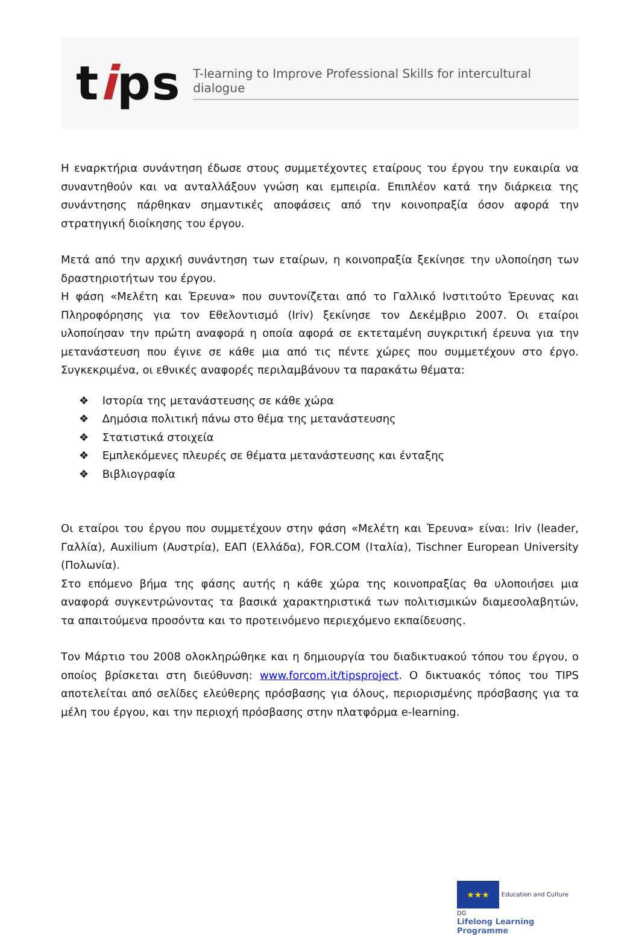tips
T-learning to Improve Professional Skills for intercultural dialogue
Η εναρκτήρια συνάντηση έδωσε στους συμμετέχοντες εταίρους του έργου την ευκαιρία να συναντηθούν και να ανταλλάξουν γνώση και εμπειρία. Επιπλέον κατά την διάρκεια της συνάντησης πάρθηκαν σημαντικές αποφάσεις από την κοινοπραξία όσον αφορά την στρατηγική διοίκησης του έργου.
Μετά από την αρχική συνάντηση των εταίρων, η κοινοπραξία ξεκίνησε την υλοποίηση των δραστηριοτήτων του έργου.
Η φάση «Μελέτη και Έρευνα» που συντονίζεται από το Γαλλικό Ινστιτούτο Έρευνας και Πληροφόρησης για τον Εθελοντισμό (Iriv) ξεκίνησε τον Δεκέμβριο 2007. Οι εταίροι υλοποίησαν την πρώτη αναφορά η οποία αφορά σε εκτεταμένη συγκριτική έρευνα για την μετανάστευση που έγινε σε κάθε μια από τις πέντε χώρες που συμμετέχουν στο έργο. Συγκεκριμένα, οι εθνικές αναφορές περιλαμβάνουν τα παρακάτω θέματα:
❖ Ιστορία της μετανάστευσης σε κάθε χώρα
❖ Δημόσια πολιτική πάνω στο θέμα της μετανάστευσης
❖ Στατιστικά στοιχεία
❖ Εμπλεκόμενες πλευρές σε θέματα μετανάστευσης και ένταξης
❖ Βιβλιογραφία
Οι εταίροι του έργου που συμμετέχουν στην φάση «Μελέτη και Έρευνα» είναι: Iriv (leader, Γαλλία), Auxilium (Αυστρία), ΕΑΠ (Ελλάδα), FOR.COM (Ιταλία), Tischner European University (Πολωνία).
Στο επόμενο βήμα της φάσης αυτής η κάθε χώρα της κοινοπραξίας θα υλοποιήσει μια αναφορά συγκεντρώνοντας τα βασικά χαρακτηριστικά των πολιτισμικών διαμεσολαβητών, τα απαιτούμενα προσόντα και το προτεινόμενο περιεχόμενο εκπαίδευσης.
Τον Μάρτιο του 2008 ολοκληρώθηκε και η δημιουργία του διαδικτυακού τόπου του έργου, ο οποίος βρίσκεται στη διεύθυνση: www.forcom.it/tipsproject. Ο δικτυακός τόπος του TIPS αποτελείται από σελίδες ελεύθερης πρόσβασης για όλους, περιορισμένης πρόσβασης για τα μέλη του έργου, και την περιοχή πρόσβασης στην πλατφόρμα e-learning.
★★★ Education and Culture DG
Lifelong Learning Programme